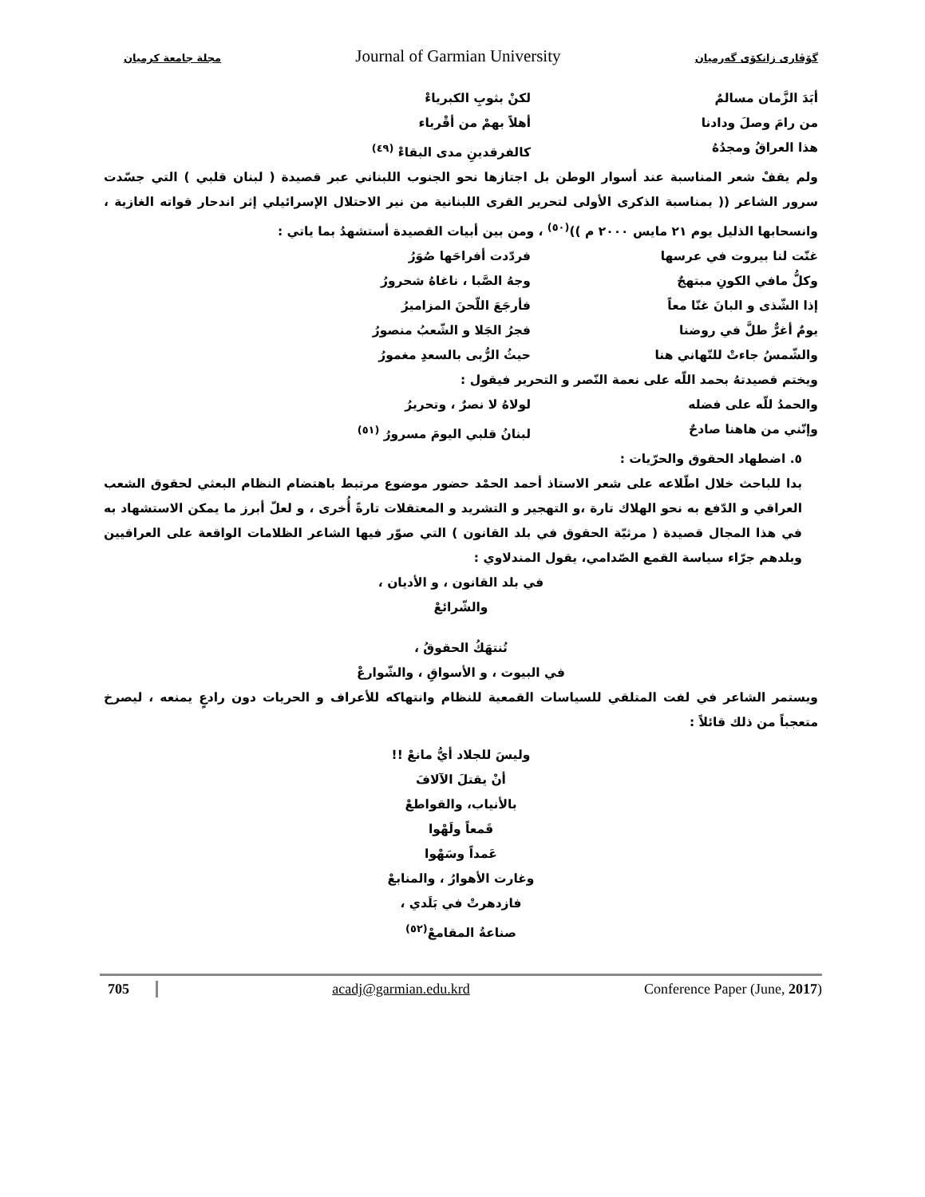مجلة جامعة كرميان Journal of Garmian University گۆڤاری زانکۆی گەرمیان
أبَدَ الزَّمان مسالمٌ لكنْ بثوبِ الكبرياءْ
من رامَ وصلَ ودادنا أهلاً بهمْ من أقْرباء
هذا العراقُ ومجدُهُ كالفرقدينِ مدى البقاءْ <sup>(٤٩)</sup>
ولم يقفْ شعر المناسبة عند أسوار الوطن بل اجتازها نحو الجنوب اللبناني عبر قصيدة ( لبنان قلبي ) التي جسّدت سرور الشاعر (( بمناسبة الذكرى الأولى لتحرير القرى اللبنانية من نير الاحتلال الإسرائيلي إثر اندحار قواته الغازية ، وانسحابها الذليل يوم ٢١ مايس ٢٠٠٠ م ))<sup>(٥٠)</sup> ، ومن بين أبيات القصيدة أستشهدُ بما ياتي :
غنّت لنا بيروت في عرسها فردّدت أفراحَها صُوَرُ
وكلُّ مافي الكونِ مبتهجٌ وجهُ الصَّبا ، ناغاهُ شحرورُ
إذا الشّذى و البانَ غنّا معاً فأرجَعَ اللّحنَ المزاميرُ
يومٌ أغرٌّ طلَّ في روضنا فجرُ الجَلا و الشّعبُ منصورُ
والشّمسُ جاءتْ للتّهاني هنا حيثُ الرُّبى بالسعدِ مغمورُ
ويختم قصيدتهُ بحمد اللّه على نعمة النّصر و التحرير فيقول :
والحمدُ للّه على فضله لولاهُ لا نصرٌ ، وتحريرُ
وإنّني من هاهنا صادحٌ لبنانُ قلبي اليومَ مسرورُ <sup>(٥١)</sup>
٥. اضطهاد الحقوق والحرّيات :
بدا للباحث خلال اطّلاعه على شعر الاستاذ أحمد الحمْد حضور موضوع مرتبط باهتضام النظام البعثي لحقوق الشعب العراقي و الدّفع به نحو الهلاك تارة ،و التهجير و التشريد و المعتقلات تارةً أُخرى ، و لعلّ أبرز ما يمكن الاستشهاد به في هذا المجال قصيدة ( مرثيّة الحقوق في بلد القانون ) التي صوّر فيها الشاعر الظلامات الواقعة على العراقيين وبلدهم جرّاء سياسة القمع الصّدامي، يقول المندلاوي :
في بلد القانون ، و الأديان ،
والشّرائعْ
تُنتهَكُ الحقوقُ ،
في البيوت ، و الأسواقِ ، والشّوارعْ
ويستمر الشاعر في لفت المتلقي للسياسات القمعية للنظام وانتهاكه للأعراف و الحريات دون رادعٍ يمنعه ، ليصرخ متعجباً من ذلك قائلاً :
وليسَ للجلاد أيُّ مانعْ !!
أنْ يقتلَ الآلافَ
بالأنياب، والقواطعْ
قَمعاً ولَهْوا
عَمداً وسَهْوا
وغارت الأهوارُ ، والمنابعْ
فازدهرتْ في بَلَدي ،
صناعةُ المقامعْ<sup>(٥٢)</sup>
705 acadj@garmian.edu.krd Conference Paper (June, 2017)